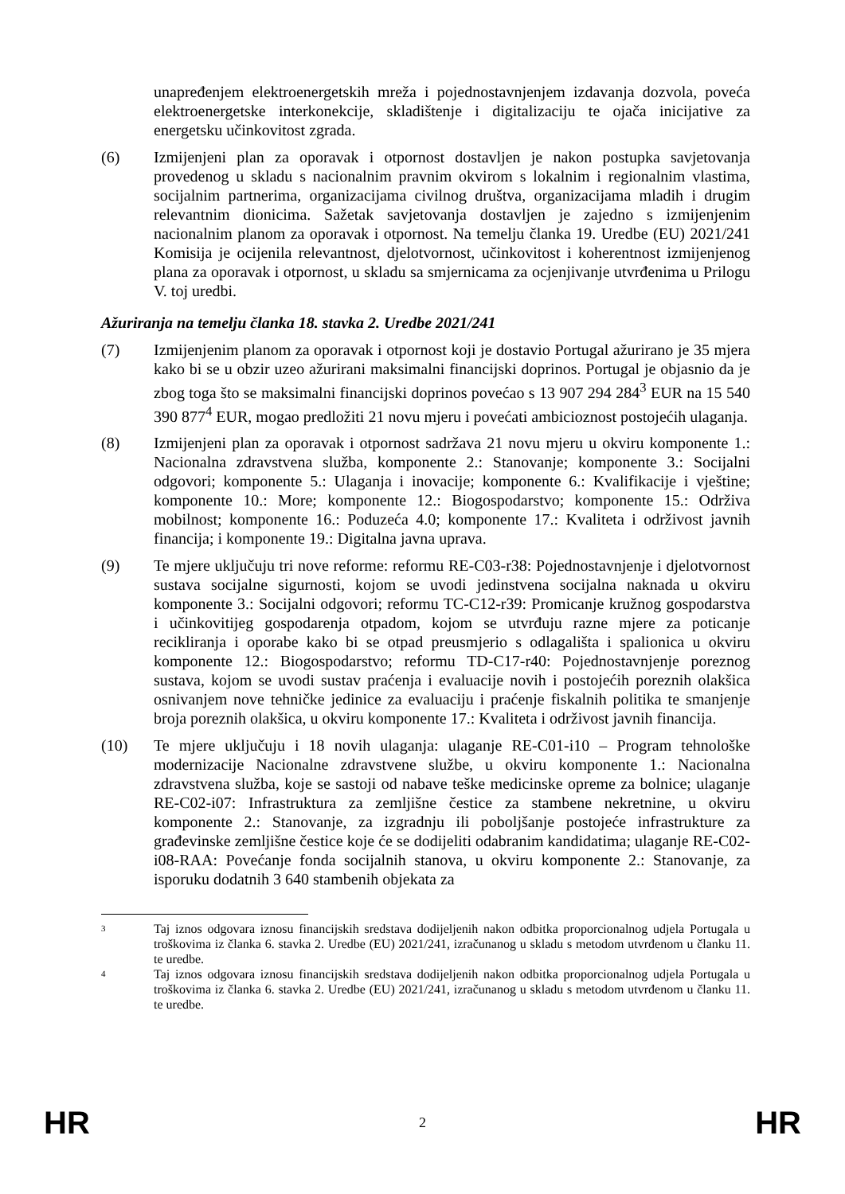unapređenjem elektroenergetskih mreža i pojednostavnjenjem izdavanja dozvola, poveća elektroenergetske interkonekcije, skladištenje i digitalizaciju te ojača inicijative za energetsku učinkovitost zgrada.
(6) Izmijenjeni plan za oporavak i otpornost dostavljen je nakon postupka savjetovanja provedenog u skladu s nacionalnim pravnim okvirom s lokalnim i regionalnim vlastima, socijalnim partnerima, organizacijama civilnog društva, organizacijama mladih i drugim relevantnim dionicima. Sažetak savjetovanja dostavljen je zajedno s izmijenjenim nacionalnim planom za oporavak i otpornost. Na temelju članka 19. Uredbe (EU) 2021/241 Komisija je ocijenila relevantnost, djelotvornost, učinkovitost i koherentnost izmijenjenog plana za oporavak i otpornost, u skladu sa smjernicama za ocjenjivanje utvrđenima u Prilogu V. toj uredbi.
Ažuriranja na temelju članka 18. stavka 2. Uredbe 2021/241
(7) Izmijenjenim planom za oporavak i otpornost koji je dostavio Portugal ažurirano je 35 mjera kako bi se u obzir uzeo ažurirani maksimalni financijski doprinos. Portugal je objasnio da je zbog toga što se maksimalni financijski doprinos povećao s 13 907 294 284<sup>3</sup> EUR na 15 540 390 877<sup>4</sup> EUR, mogao predložiti 21 novu mjeru i povećati ambicioznost postojećih ulaganja.
(8) Izmijenjeni plan za oporavak i otpornost sadržava 21 novu mjeru u okviru komponente 1.: Nacionalna zdravstvena služba, komponente 2.: Stanovanje; komponente 3.: Socijalni odgovori; komponente 5.: Ulaganja i inovacije; komponente 6.: Kvalifikacije i vještine; komponente 10.: More; komponente 12.: Biogospodarstvo; komponente 15.: Održiva mobilnost; komponente 16.: Poduzeća 4.0; komponente 17.: Kvaliteta i održivost javnih financija; i komponente 19.: Digitalna javna uprava.
(9) Te mjere uključuju tri nove reforme: reformu RE-C03-r38: Pojednostavnjenje i djelotvornost sustava socijalne sigurnosti, kojom se uvodi jedinstvena socijalna naknada u okviru komponente 3.: Socijalni odgovori; reformu TC-C12-r39: Promicanje kružnog gospodarstva i učinkovitijeg gospodarenja otpadom, kojom se utvrđuju razne mjere za poticanje recikliranja i oporabe kako bi se otpad preusmjerio s odlagališta i spalionica u okviru komponente 12.: Biogospodarstvo; reformu TD-C17-r40: Pojednostavnjenje poreznog sustava, kojom se uvodi sustav praćenja i evaluacije novih i postojećih poreznih olakšica osnivanjem nove tehničke jedinice za evaluaciju i praćenje fiskalnih politika te smanjenje broja poreznih olakšica, u okviru komponente 17.: Kvaliteta i održivost javnih financija.
(10) Te mjere uključuju i 18 novih ulaganja: ulaganje RE-C01-i10 – Program tehnološke modernizacije Nacionalne zdravstvene službe, u okviru komponente 1.: Nacionalna zdravstvena služba, koje se sastoji od nabave teške medicinske opreme za bolnice; ulaganje RE-C02-i07: Infrastruktura za zemljišne čestice za stambene nekretnine, u okviru komponente 2.: Stanovanje, za izgradnju ili poboljšanje postojeće infrastrukture za građevinske zemljišne čestice koje će se dodijeliti odabranim kandidatima; ulaganje RE-C02-i08-RAA: Povećanje fonda socijalnih stanova, u okviru komponente 2.: Stanovanje, za isporuku dodatnih 3 640 stambenih objekata za
3 Taj iznos odgovara iznosu financijskih sredstava dodijeljenih nakon odbitka proporcionalnog udjela Portugala u troškovima iz članka 6. stavka 2. Uredbe (EU) 2021/241, izračunanog u skladu s metodom utvrđenom u članku 11. te uredbe.
4 Taj iznos odgovara iznosu financijskih sredstava dodijeljenih nakon odbitka proporcionalnog udjela Portugala u troškovima iz članka 6. stavka 2. Uredbe (EU) 2021/241, izračunanog u skladu s metodom utvrđenom u članku 11. te uredbe.
HR 2 HR